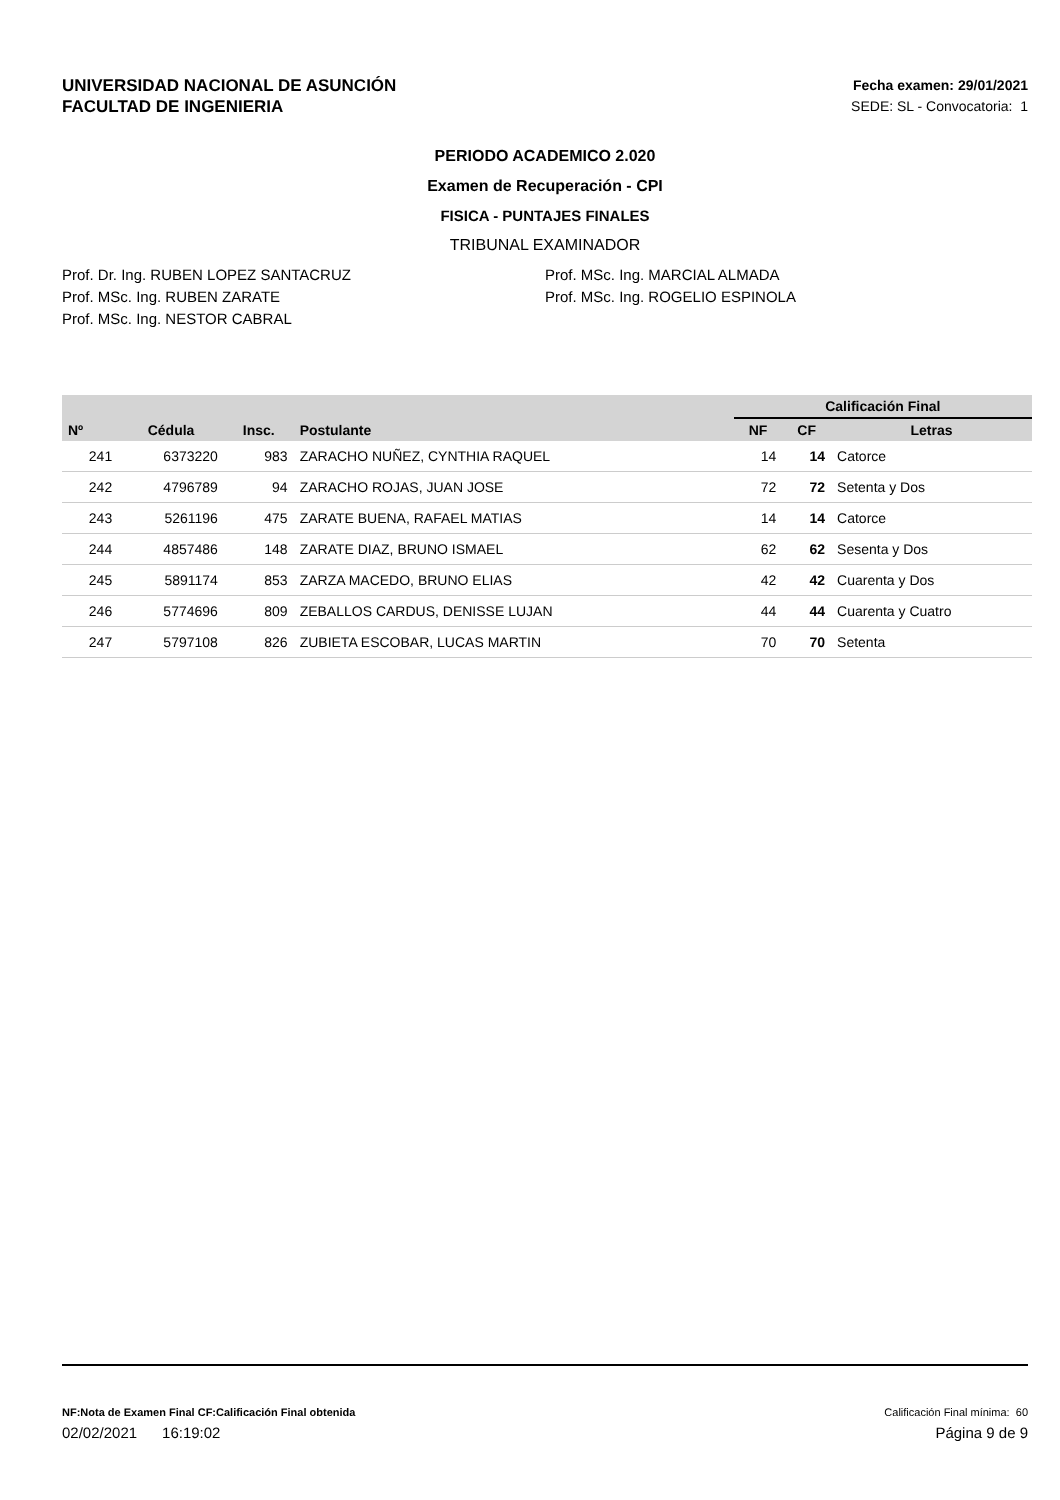UNIVERSIDAD NACIONAL DE ASUNCIÓN
FACULTAD DE INGENIERIA
Fecha examen: 29/01/2021
SEDE: SL - Convocatoria: 1
PERIODO ACADEMICO 2.020
Examen de Recuperación - CPI
FISICA - PUNTAJES FINALES
TRIBUNAL EXAMINADOR
Prof. Dr. Ing. RUBEN LOPEZ SANTACRUZ
Prof. MSc. Ing. RUBEN ZARATE
Prof. MSc. Ing. NESTOR CABRAL
Prof. MSc. Ing. MARCIAL ALMADA
Prof. MSc. Ing. ROGELIO ESPINOLA
| | | | | | Calificación Final | | |
| --- | --- | --- | --- | --- | --- | --- | --- |
| Nº | Cédula | Insc. | Postulante | | NF | CF | Letras |
| 241 | 6373220 | 983 | ZARACHO NUÑEZ, CYNTHIA RAQUEL | | 14 | 14 | Catorce |
| 242 | 4796789 | 94 | ZARACHO ROJAS, JUAN JOSE | | 72 | 72 | Setenta y Dos |
| 243 | 5261196 | 475 | ZARATE BUENA, RAFAEL MATIAS | | 14 | 14 | Catorce |
| 244 | 4857486 | 148 | ZARATE DIAZ, BRUNO ISMAEL | | 62 | 62 | Sesenta y Dos |
| 245 | 5891174 | 853 | ZARZA MACEDO, BRUNO ELIAS | | 42 | 42 | Cuarenta y Dos |
| 246 | 5774696 | 809 | ZEBALLOS CARDUS, DENISSE LUJAN | | 44 | 44 | Cuarenta y Cuatro |
| 247 | 5797108 | 826 | ZUBIETA ESCOBAR, LUCAS MARTIN | | 70 | 70 | Setenta |
NF:Nota de Examen Final CF:Calificación Final obtenida Calificación Final mínima: 60
02/02/2021 16:19:02 Página 9 de 9